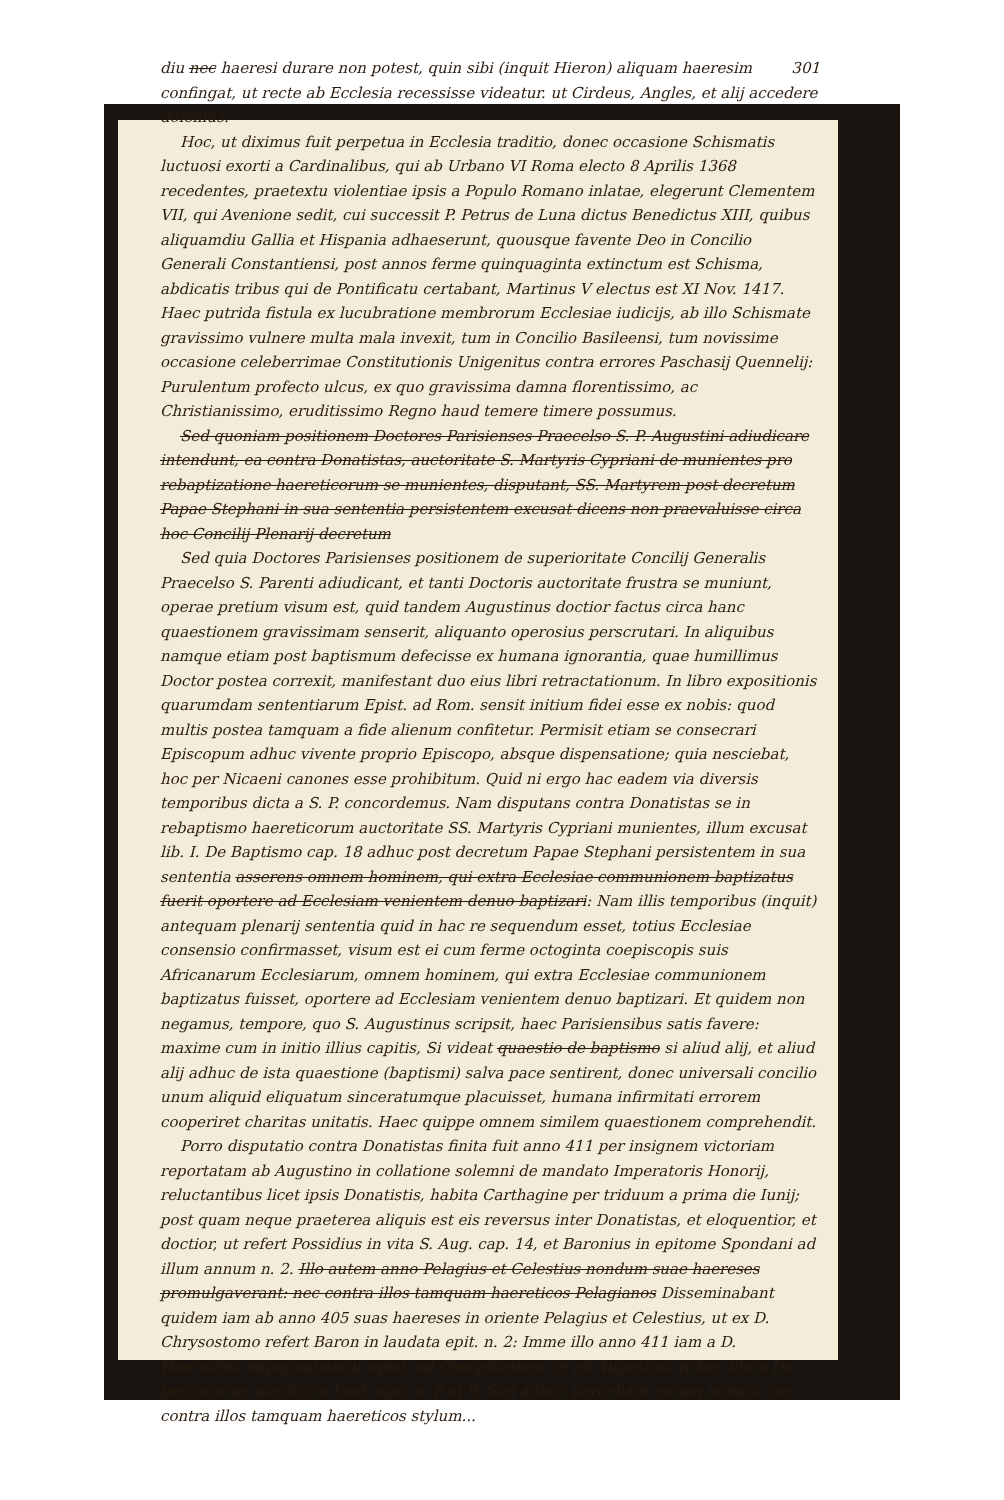301 diu nec haeresi durare non potest, quin sibi (inquit Hieron) aliquam haeresim confingat, ut recte ab Ecclesia recessisse videatur. ut Cirdeus, Angles, et alij accedere dolemus.
Hoc, ut diximus fuit perpetua in Ecclesia traditio, donec occasione Schismatis luctuosi exorti a Cardinalibus, qui ab Urbano VI Roma electo 8 Aprilis 1368 recedentes, praetextu violentiae ipsis a Populo Romano inlatae, elegerunt Clementem VII, qui Avenione sedit, cui successit P. Petrus de Luna dictus Benedictus XIII, quibus aliquamdiu Gallia et Hispania adhaeserunt, quousque favente Deo in Concilio Generali Constantiensi, post annos ferme quinquaginta extinctum est Schisma, abdicatis tribus qui de Pontificatu certabant, Martinus V electus est XI Nov. 1417. Haec putrida fistula ex lucubratione membrorum Ecclesiae iudicijs, ab illo Schismate gravissimo vulnere multa mala invexit, tum in Concilio Basileensi, tum novissime occasione celeberrimae Constitutionis Unigenitus contra errores Paschasij Quennelij: Purulentum profecto ulcus, ex quo gravissima damna florentissimo, ac Christianissimo, eruditissimo Regno haud temere timere possumus.
Sed quoniam positionem Doctores Parisienses Praecelso S. P. Augustini adiudicare intendunt, ea contra Donatistas, auctoritate S. Martyris Cypriani de munientes pro rebaptizatione haereticorum se munientes, disputant, SS. Martyrem post decretum Papae Stephani in sua sententia persistentem excusat dicens non praevaluisse circa hoc Concilij Plenarij decretum
Sed quia Doctores Parisienses positionem de superioritate Concilij Generalis Praecelso S. Parenti adiudicant, et tanti Doctoris auctoritate frustra se muniunt, operae pretium visum est, quid tandem Augustinus doctior factus circa hanc quaestionem gravissimam senserit, aliquanto operosius perscrutari. In aliquibus namque etiam post baptismum defecisse ex humana ignorantia, quae humillimus Doctor postea correxit, manifestant duo eius libri retractationum. In libro expositionis quarumdam sententiarum Epist. ad Rom. sensit initium fidei esse ex nobis: quod multis postea tamquam a fide alienum confitetur. Permisit etiam se consecrari Episcopum adhuc vivente proprio Episcopo, absque dispensatione; quia nesciebat, hoc per Nicaeni canones esse prohibitum. Quid ni ergo hac eadem via diversis temporibus dicta a S. P. concordemus. Nam disputans contra Donatistas se in rebaptismo haereticorum auctoritate SS. Martyris Cypriani munientes, illum excusat lib. I. De Baptismo cap. 18 adhuc post decretum Papae Stephani persistentem in sua sententia asserens omnem hominem, qui extra Ecclesiae communionem baptizatus fuerit oportere ad Ecclesiam venientem denuo baptizari: Nam illis temporibus (inquit) antequam plenarij sententia quid in hac re sequendum esset, totius Ecclesiae consensio confirmasset, visum est ei cum ferme octoginta coepiscopis suis Africanarum Ecclesiarum, omnem hominem, qui extra Ecclesiae communionem baptizatus fuisset, oportere ad Ecclesiam venientem denuo baptizari. Et quidem non negamus, tempore, quo S. Augustinus scripsit, haec Parisiensibus satis favere: maxime cum in initio illius capitis, Si videat quaestio de baptismo si aliud alij, et aliud alij adhuc de ista quaestione (baptismi) salva pace sentirent, donec universali concilio unum aliquid eliquatum sinceratumque placuisset, humana infirmitati errorem cooperiret charitas unitatis. Haec quippe omnem similem quaestionem comprehendit.
Porro disputatio contra Donatistas finita fuit anno 411 per insignem victoriam reportatam ab Augustino in collatione solemni de mandato Imperatoris Honorij, reluctantibus licet ipsis Donatistis, habita Carthagine per triduum a prima die Iunij; post quam neque praeterea aliquis est eis reversus inter Donatistas, et eloquentior, et doctior, ut refert Possidius in vita S. Aug. cap. 14, et Baronius in epitome Spondani ad illum annum n. 2. Illo autem anno Pelagius et Celestius nondum suae haereses promulgaverant: nec contra illos tamquam haereticos Pelagianos Disseminabant quidem iam ab anno 405 suas haereses in oriente Pelagius et Celestius, ut ex D. Chrysostomo refert Baron in laudata epit. n. 2: Imme illo anno 411 iam a D. Hieronimo impugnabantur epist. ad Ctesiphontem, et ab Augustino tribus libris De peccatorum meritis in laud. epit. n. 8 et 9. Sed adhuc parcebant eorum nomini, nec contra illos tamquam haereticos stylum...